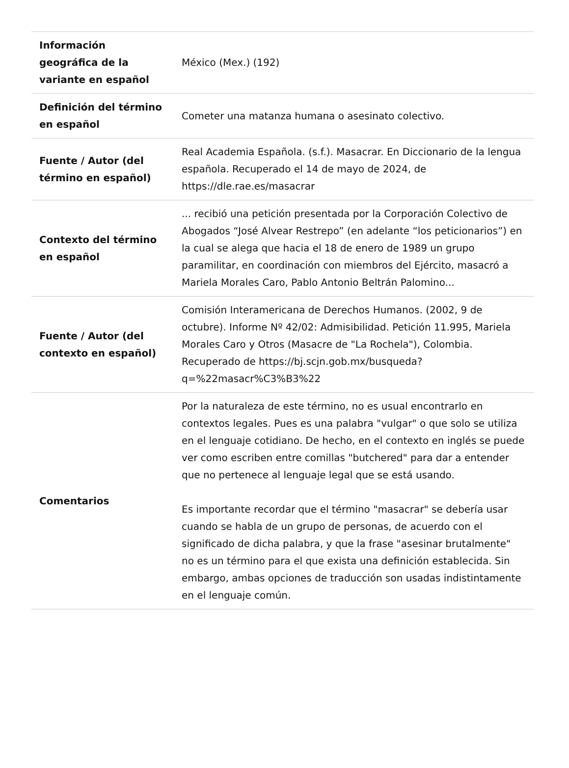| Información geográfica de la variante en español | México (Mex.) (192) |
| Definición del término en español | Cometer una matanza humana o asesinato colectivo. |
| Fuente / Autor (del término en español) | Real Academia Española. (s.f.). Masacrar. En Diccionario de la lengua española. Recuperado el 14 de mayo de 2024, de https://dle.rae.es/masacrar |
| Contexto del término en español | ... recibió una petición presentada por la Corporación Colectivo de Abogados “José Alvear Restrepo” (en adelante “los peticionarios”) en la cual se alega que hacia el 18 de enero de 1989 un grupo paramilitar, en coordinación con miembros del Ejército, masacró a Mariela Morales Caro, Pablo Antonio Beltrán Palomino... |
| Fuente / Autor (del contexto en español) | Comisión Interamericana de Derechos Humanos. (2002, 9 de octubre). Informe Nº 42/02: Admisibilidad. Petición 11.995, Mariela Morales Caro y Otros (Masacre de "La Rochela"), Colombia. Recuperado de https://bj.scjn.gob.mx/busqueda?q=%22masacr%C3%B3%22 |
| Comentarios | Por la naturaleza de este término, no es usual encontrarlo en contextos legales. Pues es una palabra "vulgar" o que solo se utiliza en el lenguaje cotidiano. De hecho, en el contexto en inglés se puede ver como escriben entre comillas "butchered" para dar a entender que no pertenece al lenguaje legal que se está usando. Es importante recordar que el término "masacrar" se debería usar cuando se habla de un grupo de personas, de acuerdo con el significado de dicha palabra, y que la frase "asesinar brutalmente" no es un término para el que exista una definición establecida. Sin embargo, ambas opciones de traducción son usadas indistintamente en el lenguaje común. |